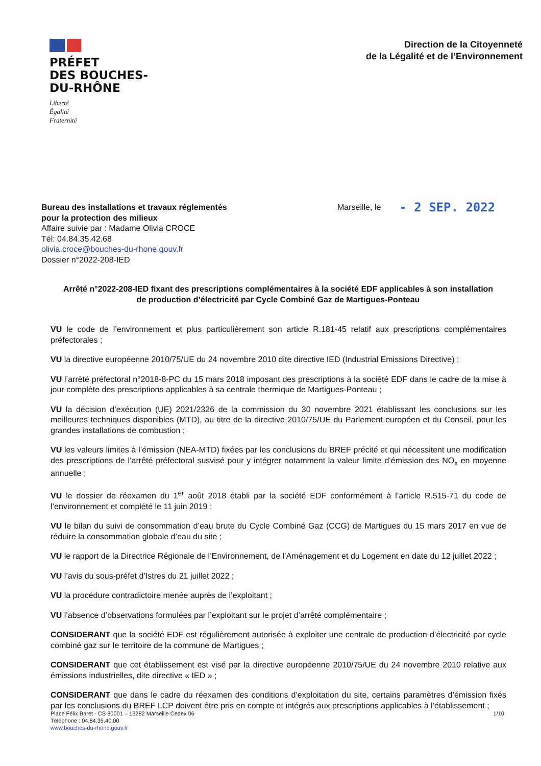PRÉFET
DES BOUCHES-
DU-RHÔNE
Liberté
Égalité
Fraternité
Direction de la Citoyenneté
de la Légalité et de l’Environnement
Bureau des installations et travaux réglementés
pour la protection des milieux
Affaire suivie par : Madame Olivia CROCE
Tél: 04.84.35.42.68
olivia.croce@bouches-du-rhone.gouv.fr
Dossier n°2022-208-IED
Marseille, le
- 2 SEP. 2022
Arrêté n°2022-208-IED fixant des prescriptions complémentaires à la société EDF applicables à son installation de production d’électricité par Cycle Combiné Gaz de Martigues-Ponteau
VU le code de l’environnement et plus particulièrement son article R.181-45 relatif aux prescriptions complémentaires préfectorales ;
VU la directive européenne 2010/75/UE du 24 novembre 2010 dite directive IED (Industrial Emissions Directive) ;
VU l’arrêté préfectoral n°2018-8-PC du 15 mars 2018 imposant des prescriptions à la société EDF dans le cadre de la mise à jour complète des prescriptions applicables à sa centrale thermique de Martigues-Ponteau ;
VU la décision d’exécution (UE) 2021/2326 de la commission du 30 novembre 2021 établissant les conclusions sur les meilleures techniques disponibles (MTD), au titre de la directive 2010/75/UE du Parlement européen et du Conseil, pour les grandes installations de combustion ;
VU les valeurs limites à l’émission (NEA-MTD) fixées par les conclusions du BREF précité et qui nécessitent une modification des prescriptions de l’arrêté préfectoral susvisé pour y intégrer notamment la valeur limite d’émission des NO<sub>x</sub> en moyenne annuelle ;
VU le dossier de réexamen du 1<sup>er</sup> août 2018 établi par la société EDF conformément à l’article R.515-71 du code de l’environnement et complété le 11 juin 2019 ;
VU le bilan du suivi de consommation d’eau brute du Cycle Combiné Gaz (CCG) de Martigues du 15 mars 2017 en vue de réduire la consommation globale d’eau du site ;
VU le rapport de la Directrice Régionale de l’Environnement, de l’Aménagement et du Logement en date du 12 juillet 2022 ;
VU l’avis du sous-préfet d’Istres du 21 juillet 2022 ;
VU la procédure contradictoire menée auprès de l’exploitant ;
VU l’absence d’observations formulées par l’exploitant sur le projet d’arrêté complémentaire ;
CONSIDERANT que la société EDF est régulièrement autorisée à exploiter une centrale de production d’électricité par cycle combiné gaz sur le territoire de la commune de Martigues ;
CONSIDERANT que cet établissement est visé par la directive européenne 2010/75/UE du 24 novembre 2010 relative aux émissions industrielles, dite directive « IED » ;
CONSIDERANT que dans le cadre du réexamen des conditions d’exploitation du site, certains paramètres d’émission fixés par les conclusions du BREF LCP doivent être pris en compte et intégrés aux prescriptions applicables à l’établissement ;
Place Félix Baret - CS 80001 – 13282 Marseille Cedex 06
Téléphone : 04.84.35.40.00
www.bouches-du-rhone.gouv.fr
1/10